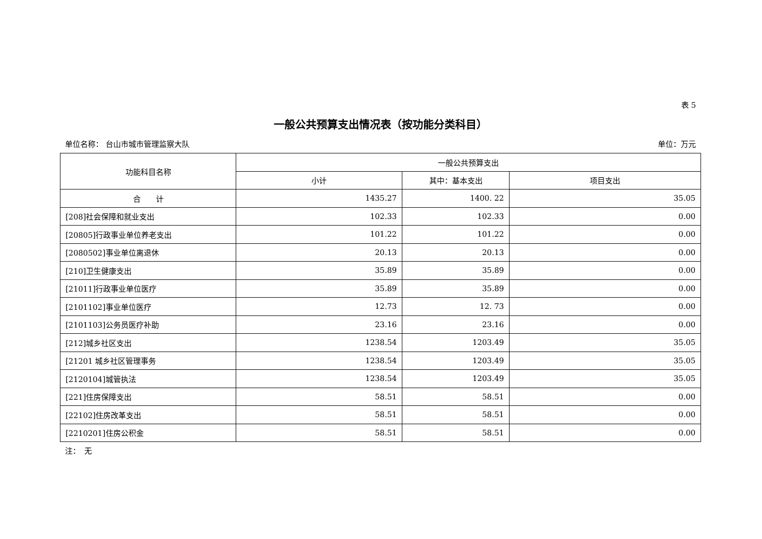表 5
一般公共预算支出情况表（按功能分类科目）
单位名称： 台山市城市管理监察大队 单位：万元
| 功能科目名称 | 一般公共预算支出 | | |
| --- | --- | --- | --- |
| | 小计 | 其中：基本支出 | 项目支出 |
| 合 计 | 1435.27 | 1400. 22 | 35.05 |
| [208]社会保障和就业支出 | 102.33 | 102.33 | 0.00 |
| [20805]行政事业单位养老支出 | 101.22 | 101.22 | 0.00 |
| [2080502]事业单位离退休 | 20.13 | 20.13 | 0.00 |
| [210]卫生健康支出 | 35.89 | 35.89 | 0.00 |
| [21011]行政事业单位医疗 | 35.89 | 35.89 | 0.00 |
| [2101102]事业单位医疗 | 12.73 | 12. 73 | 0.00 |
| [2101103]公务员医疗补助 | 23.16 | 23.16 | 0.00 |
| [212]城乡社区支出 | 1238.54 | 1203.49 | 35.05 |
| [21201 城乡社区管理事务 | 1238.54 | 1203.49 | 35.05 |
| [2120104]城管执法 | 1238.54 | 1203.49 | 35.05 |
| [221]住房保障支出 | 58.51 | 58.51 | 0.00 |
| [22102]住房改革支出 | 58.51 | 58.51 | 0.00 |
| [2210201]住房公积金 | 58.51 | 58.51 | 0.00 |
注：　无